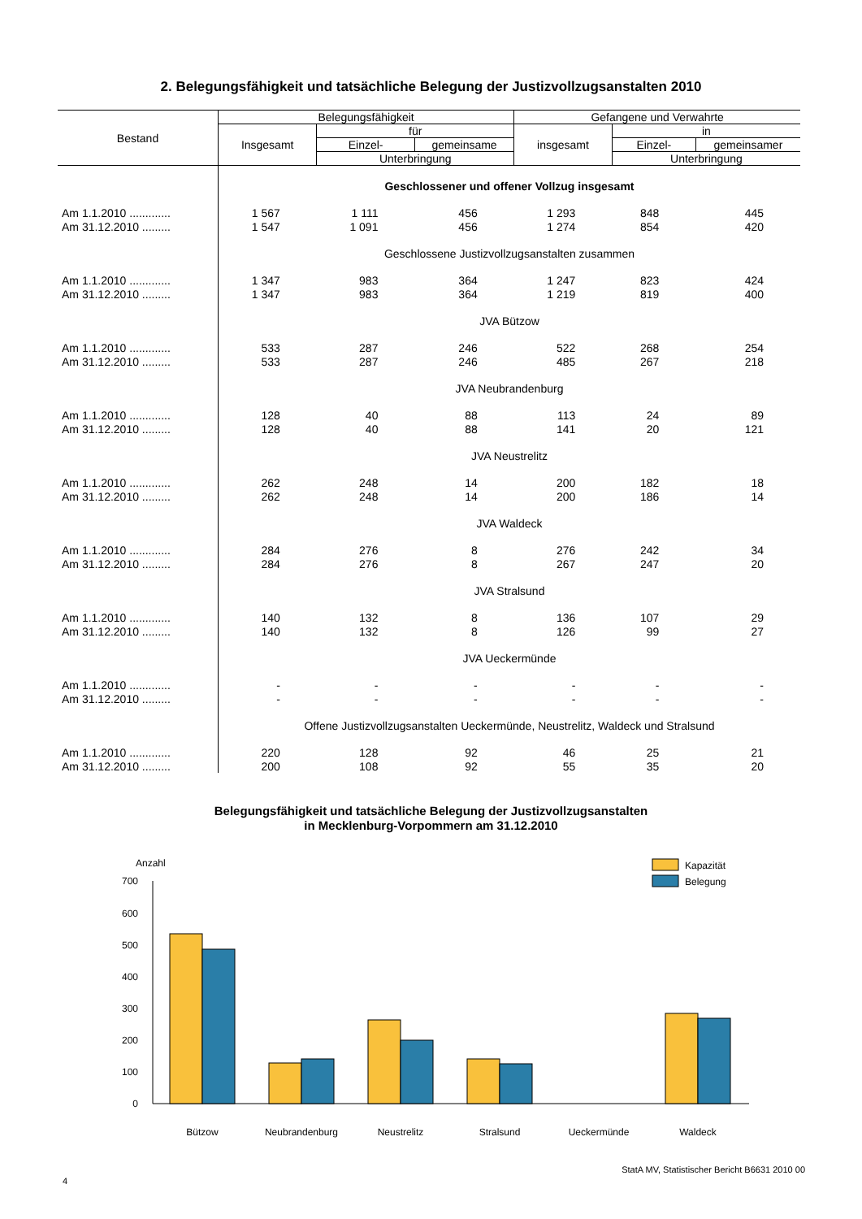2. Belegungsfähigkeit und tatsächliche Belegung der Justizvollzugsanstalten 2010
| Bestand | Belegungsfähigkeit | | | Gefangene und Verwahrte | | |
| --- | --- | --- | --- | --- | --- | --- |
| | Insgesamt | für | | insgesamt | in | |
| | | Einzel- | gemeinsame | | Einzel- | gemeinsamer |
| | | Unterbringung | | | Unterbringung | |
| | Geschlossener und offener Vollzug insgesamt | | | | | |
| Am 1.1.2010 ............. | 1 567 | 1 111 | 456 | 1 293 | 848 | 445 |
| Am 31.12.2010 ......... | 1 547 | 1 091 | 456 | 1 274 | 854 | 420 |
| | Geschlossene Justizvollzugsanstalten zusammen | | | | | |
| Am 1.1.2010 ............. | 1 347 | 983 | 364 | 1 247 | 823 | 424 |
| Am 31.12.2010 ......... | 1 347 | 983 | 364 | 1 219 | 819 | 400 |
| | JVA Bützow | | | | | |
| Am 1.1.2010 ............. | 533 | 287 | 246 | 522 | 268 | 254 |
| Am 31.12.2010 ......... | 533 | 287 | 246 | 485 | 267 | 218 |
| | JVA Neubrandenburg | | | | | |
| Am 1.1.2010 ............. | 128 | 40 | 88 | 113 | 24 | 89 |
| Am 31.12.2010 ......... | 128 | 40 | 88 | 141 | 20 | 121 |
| | JVA Neustrelitz | | | | | |
| Am 1.1.2010 ............. | 262 | 248 | 14 | 200 | 182 | 18 |
| Am 31.12.2010 ......... | 262 | 248 | 14 | 200 | 186 | 14 |
| | JVA Waldeck | | | | | |
| Am 1.1.2010 ............. | 284 | 276 | 8 | 276 | 242 | 34 |
| Am 31.12.2010 ......... | 284 | 276 | 8 | 267 | 247 | 20 |
| | JVA Stralsund | | | | | |
| Am 1.1.2010 ............. | 140 | 132 | 8 | 136 | 107 | 29 |
| Am 31.12.2010 ......... | 140 | 132 | 8 | 126 | 99 | 27 |
| | JVA Ueckermünde | | | | | |
| Am 1.1.2010 ............. | - | - | - | - | - | - |
| Am 31.12.2010 ......... | - | - | - | - | - | - |
| | Offene Justizvollzugsanstalten Ueckermünde, Neustrelitz, Waldeck und Stralsund | | | | | |
| Am 1.1.2010 ............. | 220 | 128 | 92 | 46 | 25 | 21 |
| Am 31.12.2010 ......... | 200 | 108 | 92 | 55 | 35 | 20 |
Belegungsfähigkeit und tatsächliche Belegung der Justizvollzugsanstalten
in Mecklenburg-Vorpommern am 31.12.2010
Anzahl
700
600
500
400
300
200
100
0
Kapazität
Belegung
Bützow
Neubrandenburg
Neustrelitz
Stralsund
Ueckermünde
Waldeck
StatA MV, Statistischer Bericht B6631 2010 00
4